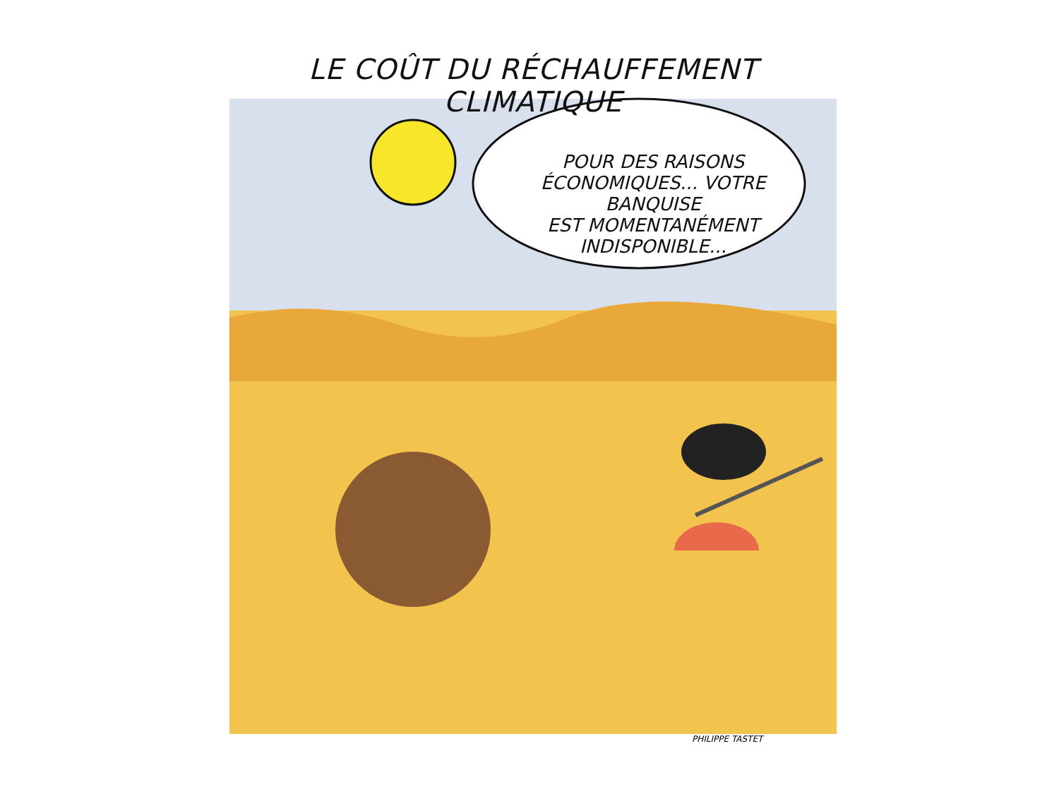LE COÛT DU RÉCHAUFFEMENT CLIMATIQUE
POUR DES RAISONS
ÉCONOMIQUES... VOTRE BANQUISE
EST MOMENTANÉMENT
INDISPONIBLE...
PHILIPPE TASTET